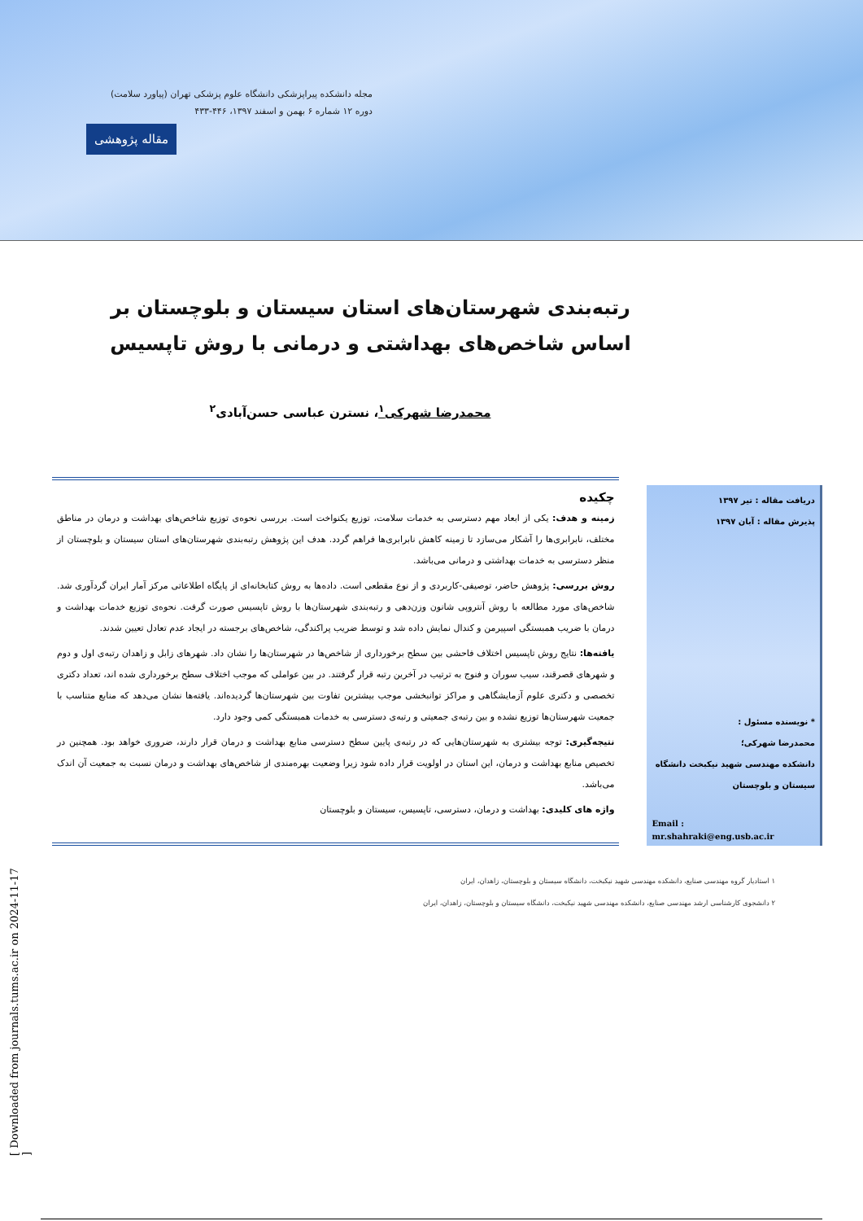مجله دانشکده پیراپزشکی دانشگاه علوم پزشکی تهران (پیاورد سلامت)
دوره ۱۲ شماره ۶ بهمن و اسفند ۱۳۹۷، ۴۴۶-۴۳۳
مقاله پژوهشی
رتبه‌بندی شهرستان‌های استان سیستان و بلوچستان بر اساس شاخص‌های بهداشتی و درمانی با روش تاپسیس
محمدرضا شهرکی<sup>۱</sup>، نسترن عباسی حسن‌آبادی<sup>۲</sup>
دریافت مقاله : تیر ۱۳۹۷
پذیرش مقاله : آبان ۱۳۹۷
* نویسنده مسئول :
محمدرضا شهرکی؛
دانشکده مهندسی شهید نیکبخت دانشگاه سیستان و بلوچستان
Email :
mr.shahraki@eng.usb.ac.ir
چکیده
زمینه و هدف: یکی از ابعاد مهم دسترسی به خدمات سلامت، توزیع یکنواخت است. بررسی نحوه‌ی توزیع شاخص‌های بهداشت و درمان در مناطق مختلف، نابرابری‌ها را آشکار می‌سازد تا زمینه کاهش نابرابری‌ها فراهم گردد. هدف این پژوهش رتبه‌بندی شهرستان‌های استان سیستان و بلوچستان از منظر دسترسی به خدمات بهداشتی و درمانی می‌باشد.
روش بررسی: پژوهش حاضر، توصیفی-کاربردی و از نوع مقطعی است. داده‌ها به روش کتابخانه‌ای از پایگاه اطلاعاتی مرکز آمار ایران گردآوری شد. شاخص‌های مورد مطالعه با روش آنتروپی شانون وزن‌دهی و رتبه‌بندی شهرستان‌ها با روش تاپسیس صورت گرفت. نحوه‌ی توزیع خدمات بهداشت و درمان با ضریب همبستگی اسپیرمن و کندال نمایش داده شد و توسط ضریب پراکندگی، شاخص‌های برجسته در ایجاد عدم تعادل تعیین شدند.
یافته‌ها: نتایج روش تاپسیس اختلاف فاحشی بین سطح برخورداری از شاخص‌ها در شهرستان‌ها را نشان داد. شهرهای زابل و زاهدان رتبه‌ی اول و دوم و شهرهای قصرقند، سیب سوران و فنوج به ترتیب در آخرین رتبه قرار گرفتند. در بین عواملی که موجب اختلاف سطح برخورداری شده اند، تعداد دکتری تخصصی و دکتری علوم آزمایشگاهی و مراکز توانبخشی موجب بیشترین تفاوت بین شهرستان‌ها گردیده‌اند. یافته‌ها نشان می‌دهد که منابع متناسب با جمعیت شهرستان‌ها توزیع نشده و بین رتبه‌ی جمعیتی و رتبه‌ی دسترسی به خدمات همبستگی کمی وجود دارد.
نتیجه‌گیری: توجه بیشتری به شهرستان‌هایی که در رتبه‌ی پایین سطح دسترسی منابع بهداشت و درمان قرار دارند، ضروری خواهد بود. همچنین در تخصیص منابع بهداشت و درمان، این استان در اولویت قرار داده شود زیرا وضعیت بهره‌مندی از شاخص‌های بهداشت و درمان نسبت به جمعیت آن اندک می‌باشد.
واژه های کلیدی: بهداشت و درمان، دسترسی، تاپسیس، سیستان و بلوچستان
۱ استادیار گروه مهندسی صنایع، دانشکده مهندسی شهید نیکبخت، دانشگاه سیستان و بلوچستان، زاهدان، ایران
۲ دانشجوی کارشناسی ارشد مهندسی صنایع، دانشکده مهندسی شهید نیکبخت، دانشگاه سیستان و بلوچستان، زاهدان، ایران
[ Downloaded from journals.tums.ac.ir on 2024-11-17 ]